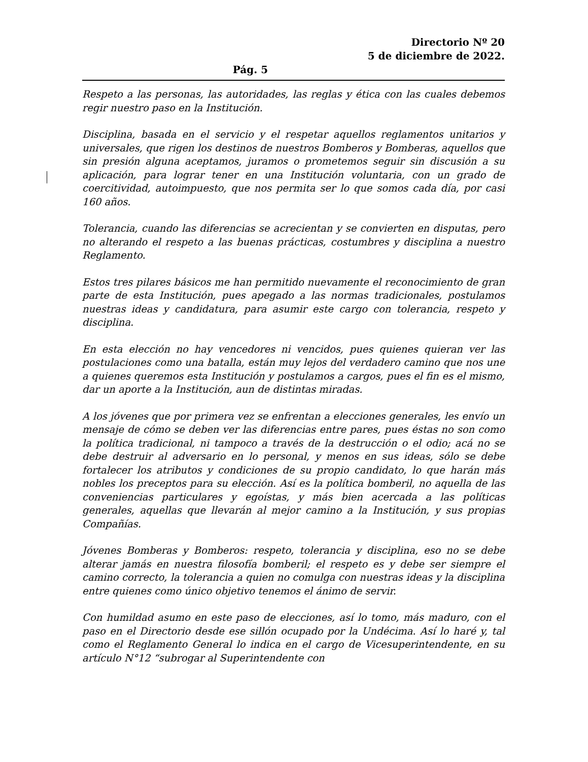Directorio Nº 20
5 de diciembre de 2022.
Pág. 5
Respeto a las personas, las autoridades, las reglas y ética con las cuales debemos regir nuestro paso en la Institución.
Disciplina, basada en el servicio y el respetar aquellos reglamentos unitarios y universales, que rigen los destinos de nuestros Bomberos y Bomberas, aquellos que sin presión alguna aceptamos, juramos o prometemos seguir sin discusión a su aplicación, para lograr tener en una Institución voluntaria, con un grado de coercitividad, autoimpuesto, que nos permita ser lo que somos cada día, por casi 160 años.
Tolerancia, cuando las diferencias se acrecientan y se convierten en disputas, pero no alterando el respeto a las buenas prácticas, costumbres y disciplina a nuestro Reglamento.
Estos tres pilares básicos me han permitido nuevamente el reconocimiento de gran parte de esta Institución, pues apegado a las normas tradicionales, postulamos nuestras ideas y candidatura, para asumir este cargo con tolerancia, respeto y disciplina.
En esta elección no hay vencedores ni vencidos, pues quienes quieran ver las postulaciones como una batalla, están muy lejos del verdadero camino que nos une a quienes queremos esta Institución y postulamos a cargos, pues el fin es el mismo, dar un aporte a la Institución, aun de distintas miradas.
A los jóvenes que por primera vez se enfrentan a elecciones generales, les envío un mensaje de cómo se deben ver las diferencias entre pares, pues éstas no son como la política tradicional, ni tampoco a través de la destrucción o el odio; acá no se debe destruir al adversario en lo personal, y menos en sus ideas, sólo se debe fortalecer los atributos y condiciones de su propio candidato, lo que harán más nobles los preceptos para su elección. Así es la política bomberil, no aquella de las conveniencias particulares y egoístas, y más bien acercada a las políticas generales, aquellas que llevarán al mejor camino a la Institución, y sus propias Compañías.
Jóvenes Bomberas y Bomberos: respeto, tolerancia y disciplina, eso no se debe alterar jamás en nuestra filosofía bomberil; el respeto es y debe ser siempre el camino correcto, la tolerancia a quien no comulga con nuestras ideas y la disciplina entre quienes como único objetivo tenemos el ánimo de servir.
Con humildad asumo en este paso de elecciones, así lo tomo, más maduro, con el paso en el Directorio desde ese sillón ocupado por la Undécima. Así lo haré y, tal como el Reglamento General lo indica en el cargo de Vicesuperintendente, en su artículo N°12 “subrogar al Superintendente con